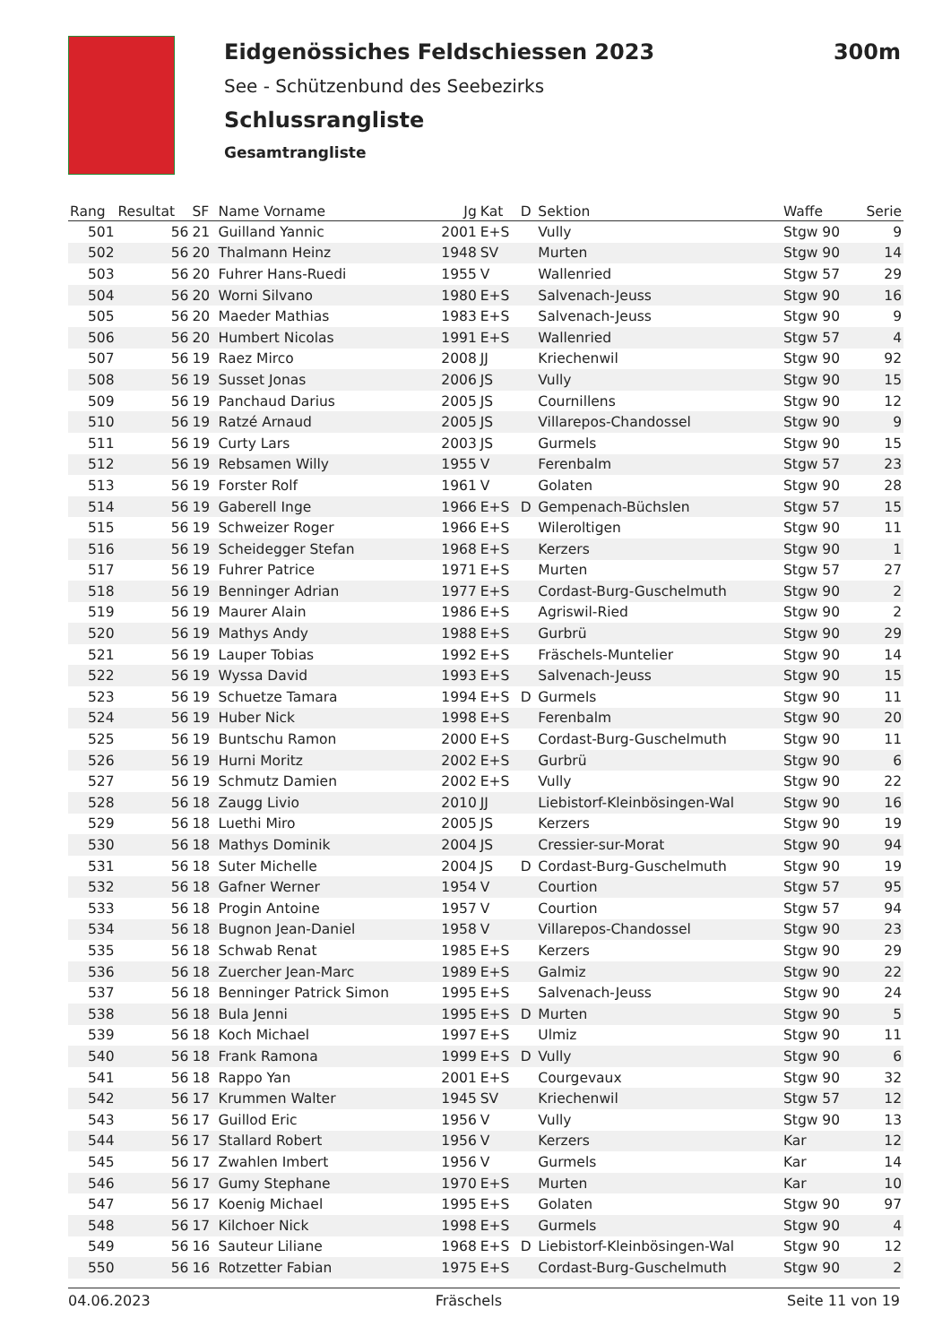Eidgenössiches Feldschiessen 2023 300m
See - Schützenbund des Seebezirks
Schlussrangliste
Gesamtrangliste
| Rang | Resultat | SF | Name Vorname | Jg | Kat | D | Sektion | Waffe | Serie |
| --- | --- | --- | --- | --- | --- | --- | --- | --- | --- |
| 501 | 56 | 21 | Guilland Yannic | 2001 | E+S | | Vully | Stgw 90 | 9 |
| 502 | 56 | 20 | Thalmann Heinz | 1948 | SV | | Murten | Stgw 90 | 14 |
| 503 | 56 | 20 | Fuhrer Hans-Ruedi | 1955 | V | | Wallenried | Stgw 57 | 29 |
| 504 | 56 | 20 | Worni Silvano | 1980 | E+S | | Salvenach-Jeuss | Stgw 90 | 16 |
| 505 | 56 | 20 | Maeder Mathias | 1983 | E+S | | Salvenach-Jeuss | Stgw 90 | 9 |
| 506 | 56 | 20 | Humbert Nicolas | 1991 | E+S | | Wallenried | Stgw 57 | 4 |
| 507 | 56 | 19 | Raez Mirco | 2008 | JJ | | Kriechenwil | Stgw 90 | 92 |
| 508 | 56 | 19 | Susset Jonas | 2006 | JS | | Vully | Stgw 90 | 15 |
| 509 | 56 | 19 | Panchaud Darius | 2005 | JS | | Cournillens | Stgw 90 | 12 |
| 510 | 56 | 19 | Ratzé Arnaud | 2005 | JS | | Villarepos-Chandossel | Stgw 90 | 9 |
| 511 | 56 | 19 | Curty Lars | 2003 | JS | | Gurmels | Stgw 90 | 15 |
| 512 | 56 | 19 | Rebsamen Willy | 1955 | V | | Ferenbalm | Stgw 57 | 23 |
| 513 | 56 | 19 | Forster Rolf | 1961 | V | | Golaten | Stgw 90 | 28 |
| 514 | 56 | 19 | Gaberell Inge | 1966 | E+S | D | Gempenach-Büchslen | Stgw 57 | 15 |
| 515 | 56 | 19 | Schweizer Roger | 1966 | E+S | | Wileroltigen | Stgw 90 | 11 |
| 516 | 56 | 19 | Scheidegger Stefan | 1968 | E+S | | Kerzers | Stgw 90 | 1 |
| 517 | 56 | 19 | Fuhrer Patrice | 1971 | E+S | | Murten | Stgw 57 | 27 |
| 518 | 56 | 19 | Benninger Adrian | 1977 | E+S | | Cordast-Burg-Guschelmuth | Stgw 90 | 2 |
| 519 | 56 | 19 | Maurer Alain | 1986 | E+S | | Agriswil-Ried | Stgw 90 | 2 |
| 520 | 56 | 19 | Mathys Andy | 1988 | E+S | | Gurbrü | Stgw 90 | 29 |
| 521 | 56 | 19 | Lauper Tobias | 1992 | E+S | | Fräschels-Muntelier | Stgw 90 | 14 |
| 522 | 56 | 19 | Wyssa David | 1993 | E+S | | Salvenach-Jeuss | Stgw 90 | 15 |
| 523 | 56 | 19 | Schuetze Tamara | 1994 | E+S | D | Gurmels | Stgw 90 | 11 |
| 524 | 56 | 19 | Huber Nick | 1998 | E+S | | Ferenbalm | Stgw 90 | 20 |
| 525 | 56 | 19 | Buntschu Ramon | 2000 | E+S | | Cordast-Burg-Guschelmuth | Stgw 90 | 11 |
| 526 | 56 | 19 | Hurni Moritz | 2002 | E+S | | Gurbrü | Stgw 90 | 6 |
| 527 | 56 | 19 | Schmutz Damien | 2002 | E+S | | Vully | Stgw 90 | 22 |
| 528 | 56 | 18 | Zaugg Livio | 2010 | JJ | | Liebistorf-Kleinbösingen-Wal | Stgw 90 | 16 |
| 529 | 56 | 18 | Luethi Miro | 2005 | JS | | Kerzers | Stgw 90 | 19 |
| 530 | 56 | 18 | Mathys Dominik | 2004 | JS | | Cressier-sur-Morat | Stgw 90 | 94 |
| 531 | 56 | 18 | Suter Michelle | 2004 | JS | D | Cordast-Burg-Guschelmuth | Stgw 90 | 19 |
| 532 | 56 | 18 | Gafner Werner | 1954 | V | | Courtion | Stgw 57 | 95 |
| 533 | 56 | 18 | Progin Antoine | 1957 | V | | Courtion | Stgw 57 | 94 |
| 534 | 56 | 18 | Bugnon Jean-Daniel | 1958 | V | | Villarepos-Chandossel | Stgw 90 | 23 |
| 535 | 56 | 18 | Schwab Renat | 1985 | E+S | | Kerzers | Stgw 90 | 29 |
| 536 | 56 | 18 | Zuercher Jean-Marc | 1989 | E+S | | Galmiz | Stgw 90 | 22 |
| 537 | 56 | 18 | Benninger Patrick Simon | 1995 | E+S | | Salvenach-Jeuss | Stgw 90 | 24 |
| 538 | 56 | 18 | Bula Jenni | 1995 | E+S | D | Murten | Stgw 90 | 5 |
| 539 | 56 | 18 | Koch Michael | 1997 | E+S | | Ulmiz | Stgw 90 | 11 |
| 540 | 56 | 18 | Frank Ramona | 1999 | E+S | D | Vully | Stgw 90 | 6 |
| 541 | 56 | 18 | Rappo Yan | 2001 | E+S | | Courgevaux | Stgw 90 | 32 |
| 542 | 56 | 17 | Krummen Walter | 1945 | SV | | Kriechenwil | Stgw 57 | 12 |
| 543 | 56 | 17 | Guillod Eric | 1956 | V | | Vully | Stgw 90 | 13 |
| 544 | 56 | 17 | Stallard Robert | 1956 | V | | Kerzers | Kar | 12 |
| 545 | 56 | 17 | Zwahlen Imbert | 1956 | V | | Gurmels | Kar | 14 |
| 546 | 56 | 17 | Gumy Stephane | 1970 | E+S | | Murten | Kar | 10 |
| 547 | 56 | 17 | Koenig Michael | 1995 | E+S | | Golaten | Stgw 90 | 97 |
| 548 | 56 | 17 | Kilchoer Nick | 1998 | E+S | | Gurmels | Stgw 90 | 4 |
| 549 | 56 | 16 | Sauteur Liliane | 1968 | E+S | D | Liebistorf-Kleinbösingen-Wal | Stgw 90 | 12 |
| 550 | 56 | 16 | Rotzetter Fabian | 1975 | E+S | | Cordast-Burg-Guschelmuth | Stgw 90 | 2 |
04.06.2023 Fräschels Seite 11 von 19